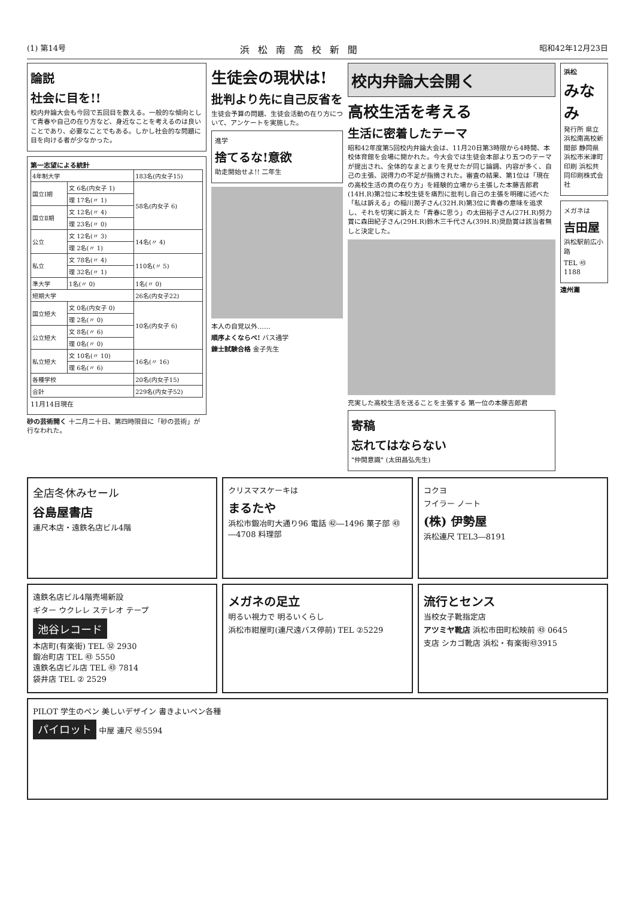(1) 第14号 浜松南高校新聞 昭和42年12月23日
論説
社会に目を!!
校内弁論大会も今回で五回目を数える。一般的な傾向として青春や自己の在り方など、身近なことを考えるのは良いことであり、必要なことでもある。しかし社会的な問題に目を向ける者が少なかった。
第一志望による統計
| 4年制大学 | | 183名(内女子15) |
| 国立Ⅰ期 | 文 6名(内女子 1) | 58名(内女子 6) |
| | 理 17名(〃 1) | |
| 国立Ⅱ期 | 文 12名(〃 4) | |
| | 理 23名(〃 0) | |
| 公立 | 文 12名(〃 3) | 14名(〃 4) |
| | 理 2名(〃 1) | |
| 私立 | 文 78名(〃 4) | 110名(〃 5) |
| | 理 32名(〃 1) | |
| 準大学 | 1名(〃 0) | 1名(〃 0) |
| 短期大学 | | 26名(内女子22) |
| 国立短大 | 文 0名(内女子 0) | 10名(内女子 6) |
| | 理 2名(〃 0) | |
| 公立短大 | 文 8名(〃 6) | |
| | 理 0名(〃 0) | |
| 私立短大 | 文 10名(〃 10) | 16名(〃 16) |
| | 理 6名(〃 6) | |
| 各種学校 | | 20名(内女子15) |
| 合計 | | 229名(内女子52) |
11月14日現在
砂の芸術開く 十二月二十日、第四時限目に「砂の芸術」が行なわれた。
生徒会の現状は!
批判より先に自己反省を
生徒会予算の問題、生徒会活動の在り方について、アンケートを実施した。
進学
捨てるな!意欲
助走開始せよ!! 二年生
本人の自覚以外……
順序よくならべ! バス通学
錬士試験合格 金子先生
校内弁論大会開く
高校生活を考える
生活に密着したテーマ
昭和42年度第5回校内弁論大会は、11月20日第3時限から4時間、本校体育館を会場に開かれた。今大会では生徒会本部より五つのテーマが提出され、全体的なまとまりを見せたが同じ論調、内容が多く、自己の主張、説得力の不足が指摘された。審査の結果、第1位は「現在の高校生活の真の在り方」を経験的立場から主張した本藤吉郎君(14H.R)第2位に本校生徒を痛烈に批判し自己の主張を明確に述べた「私は訴える」の稲川潤子さん(32H.R)第3位に青春の意味を追求し、それを切実に訴えた「青春に思う」の太田裕子さん(27H.R)努力賞に森田紀子さん(29H.R)鈴木三千代さん(39H.R)奨励賞は該当者無しと決定した。
充実した高校生活を送ることを主張する 第一位の本藤吉郎君
寄稿
忘れてはならない
"仲間意識" (太田昌弘先生)
浜松
みなみ
発行所 県立浜松南高校新聞部 静岡県浜松市米津町 印刷 浜松共同印刷株式会社
メガネは
吉田屋
浜松駅前広小路
TEL ㊸ 1188
遠州灘
全店冬休みセール
谷島屋書店
連尺本店・遠鉄名店ビル4階
クリスマスケーキは
まるたや
浜松市鍛冶町大通り96 電話 ㊷―1496 菓子部 ㊸―4708 料理部
コクヨ
フイラー ノート
(株) 伊勢屋
浜松連尺 TEL3―8191
遠鉄名店ビル4階売場新設
ギター ウクレレ ステレオ テープ
池谷レコード
本店町(有楽街) TEL ㉜ 2930
鍛冶町店 TEL ㊸ 5550
遠鉄名店ビル店 TEL ㊸ 7814
袋井店 TEL ② 2529
メガネの足立
明るい視力で 明るいくらし
浜松市紺屋町(連尺遠バス停前) TEL ②5229
流行とセンス
当校女子靴指定店
アツミヤ靴店 浜松市田町松映前 ㊸ 0645
支店 シカゴ靴店 浜松・有楽街㊸3915
PILOT 学生のペン 美しいデザイン 書きよいペン各種
パイロット 中屋 連尺 ㊷5594